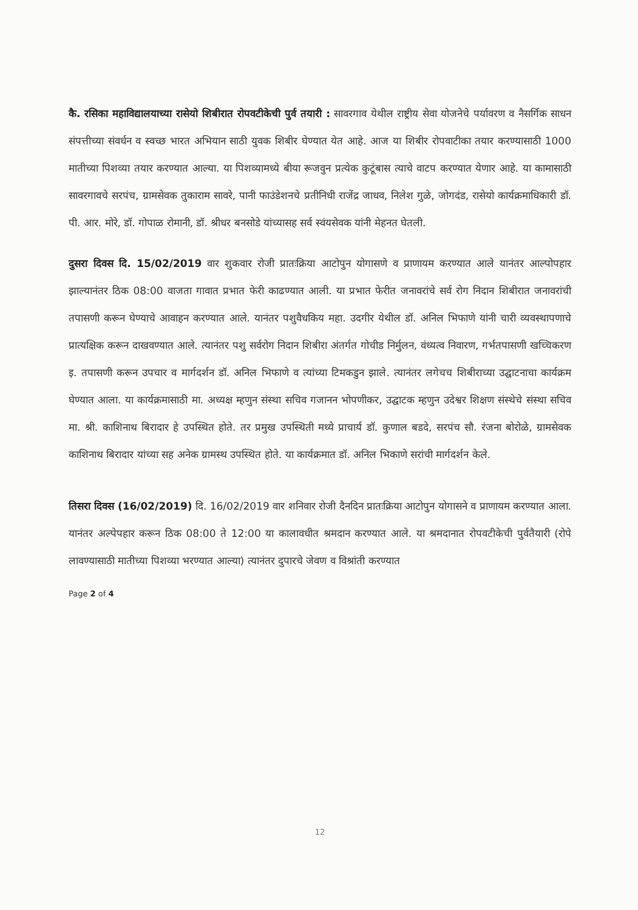कै. रसिका महाविद्यालयाच्या रासेयो शिबीरात रोपवटीकेची पुर्व तयारी : सावरगाव येथील राष्ट्रीय सेवा योजनेचे पर्यावरण व नैसर्गिक साधन संपत्तीच्या संवर्धन व स्वच्छ भारत अभियान साठी युवक शिबीर घेण्यात येत आहे. आज या शिबीर रोपवाटीका तयार करण्यासाठी 1000 मातीच्या पिशव्या तयार करण्यात आल्या. या पिशव्यामध्ये बीया रूजवुन प्रत्येक कुटूंबास त्याचे वाटप करण्यात येणार आहे. या कामासाठी सावरगावचे सरपंच, ग्रामसेवक तुकाराम सावरे, पानी फाउंडेशनचे प्रतीनिधी राजेंद्र जाधव, निलेश गुळे, जोगदंड, रासेयो कार्यक्रमाधिकारी डॉ. पी. आर. मोरे, डॉ. गोपाळ रोमानी, डॉ. श्रीधर बनसोडे यांच्यासह सर्व स्वंयसेवक यांनी मेहनत घेतली.
दुसरा दिवस दि. 15/02/2019 वार शुकवार रोजी प्रातःक्रिया आटोपुन योगासणे व प्राणायम करण्यात आले यानंतर आल्पोपहार झाल्यानंतर ठिक 08:00 वाजता गावात प्रभात फेरी काढण्यात आली. या प्रभात फेरीत जनावरांचे सर्व रोग निदान शिबीरात जनावरांची तपासणी करून घेण्याचे आवाहन करण्यात आले. यानंतर पशुवैधकिय महा. उदगीर येथील डॉ. अनिल भिफाणे यांनी चारी व्यवस्थापणाचे प्रात्यक्षिक करून दाखवण्यात आले. त्यानंतर पशु सर्वरोग निदान शिबीरा अंतर्गत गोचीड निर्मुलन, वंध्यत्व निवारण, गर्भतपासणी खच्चिकरण इ. तपासणी करून उपचार व मार्गदर्शन डॉ. अनिल भिफाणे व त्यांच्या टिमकडुन झाले. त्यानंतर लगेचच शिबीराच्या उद्घाटनाचा कार्यक्रम घेण्यात आला. या कार्यक्रमासाठी मा. अध्यक्ष म्हणुन संस्था सचिव गजानन भोपणीकर, उद्घाटक म्हणुन उदेश्वर शिक्षण संस्थेचे संस्था सचिव मा. श्री. काशिनाथ बिरादार हे उपस्थित होते. तर प्रमुख उपस्थिती मध्ये प्राचार्य डॉ. कुणाल बडदे, सरपंच सौ. रंजना बोरोळे, ग्रामसेवक काशिनाथ बिरादार यांच्या सह अनेक ग्रामस्थ उपस्थित होते. या कार्यक्रमात डॉ. अनिल भिकाणे सरांची मार्गदर्शन केले.
तिसरा दिवस (16/02/2019) दि. 16/02/2019 वार शनिवार रोजी दैनदिन प्रातःक्रिया आटोपुन योगासने व प्राणायम करण्यात आला. यानंतर अल्पेपहार करून ठिक 08:00 ते 12:00 या कालावधीत श्रमदान करण्यात आले. या श्रमदानात रोपवटीकेची पुर्वतैयारी (रोपे लावण्यासाठी मातीच्या पिशव्या भरण्यात आल्या) त्यानंतर दुपारचे जेवण व विश्रांती करण्यात
Page 2 of 4
12